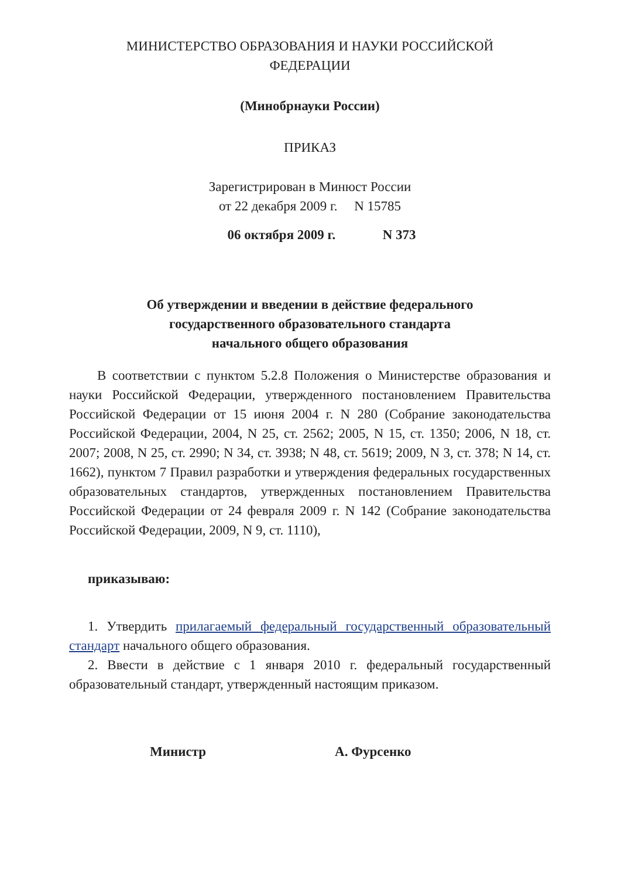МИНИСТЕРСТВО ОБРАЗОВАНИЯ И НАУКИ РОССИЙСКОЙ
ФЕДЕРАЦИИ
(Минобрнауки России)
ПРИКАЗ
Зарегистрирован в Минюст России
от 22 декабря 2009 г. N 15785
06 октября 2009 г. N 373
Об утверждении и введении в действие федерального
государственного образовательного стандарта
начального общего образования
В соответствии с пунктом 5.2.8 Положения о Министерстве образования и науки Российской Федерации, утвержденного постановлением Правительства Российской Федерации от 15 июня 2004 г. N 280 (Собрание законодательства Российской Федерации, 2004, N 25, ст. 2562; 2005, N 15, ст. 1350; 2006, N 18, ст. 2007; 2008, N 25, ст. 2990; N 34, ст. 3938; N 48, ст. 5619; 2009, N 3, ст. 378; N 14, ст. 1662), пунктом 7 Правил разработки и утверждения федеральных государственных образовательных стандартов, утвержденных постановлением Правительства Российской Федерации от 24 февраля 2009 г. N 142 (Собрание законодательства Российской Федерации, 2009, N 9, ст. 1110),
приказываю:
1. Утвердить прилагаемый федеральный государственный образовательный стандарт начального общего образования.
2. Ввести в действие с 1 января 2010 г. федеральный государственный образовательный стандарт, утвержденный настоящим приказом.
Министр А. Фурсенко